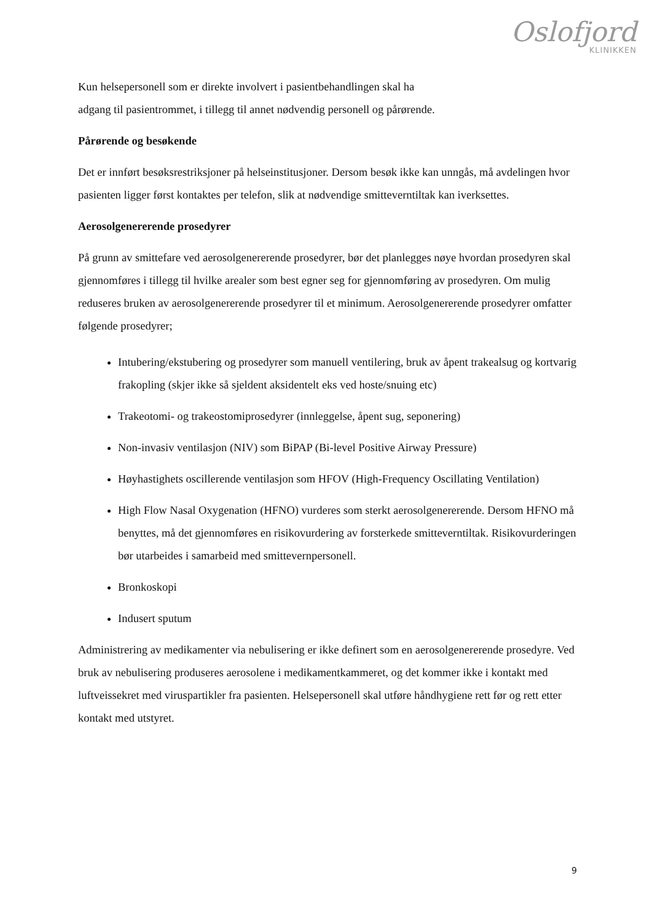Oslofjord
KLINIKKEN
Kun helsepersonell som er direkte involvert i pasientbehandlingen skal ha
adgang til pasientrommet, i tillegg til annet nødvendig personell og pårørende.
Pårørende og besøkende
Det er innført besøksrestriksjoner på helseinstitusjoner. Dersom besøk ikke kan unngås, må avdelingen hvor pasienten ligger først kontaktes per telefon, slik at nødvendige smitteverntiltak kan iverksettes.
Aerosolgenererende prosedyrer
På grunn av smittefare ved aerosolgenererende prosedyrer, bør det planlegges nøye hvordan prosedyren skal gjennomføres i tillegg til hvilke arealer som best egner seg for gjennomføring av prosedyren. Om mulig reduseres bruken av aerosolgenererende prosedyrer til et minimum. Aerosolgenererende prosedyrer omfatter følgende prosedyrer;
Intubering/ekstubering og prosedyrer som manuell ventilering, bruk av åpent trakealsug og kortvarig frakopling (skjer ikke så sjeldent aksidentelt eks ved hoste/snuing etc)
Trakeotomi- og trakeostomiprosedyrer (innleggelse, åpent sug, seponering)
Non-invasiv ventilasjon (NIV) som BiPAP (Bi-level Positive Airway Pressure)
Høyhastighets oscillerende ventilasjon som HFOV (High-Frequency Oscillating Ventilation)
High Flow Nasal Oxygenation (HFNO) vurderes som sterkt aerosolgenererende. Dersom HFNO må benyttes, må det gjennomføres en risikovurdering av forsterkede smitteverntiltak. Risikovurderingen bør utarbeides i samarbeid med smittevernpersonell.
Bronkoskopi
Indusert sputum
Administrering av medikamenter via nebulisering er ikke definert som en aerosolgenererende prosedyre. Ved bruk av nebulisering produseres aerosolene i medikamentkammeret, og det kommer ikke i kontakt med luftveissekret med viruspartikler fra pasienten. Helsepersonell skal utføre håndhygiene rett før og rett etter kontakt med utstyret.
9